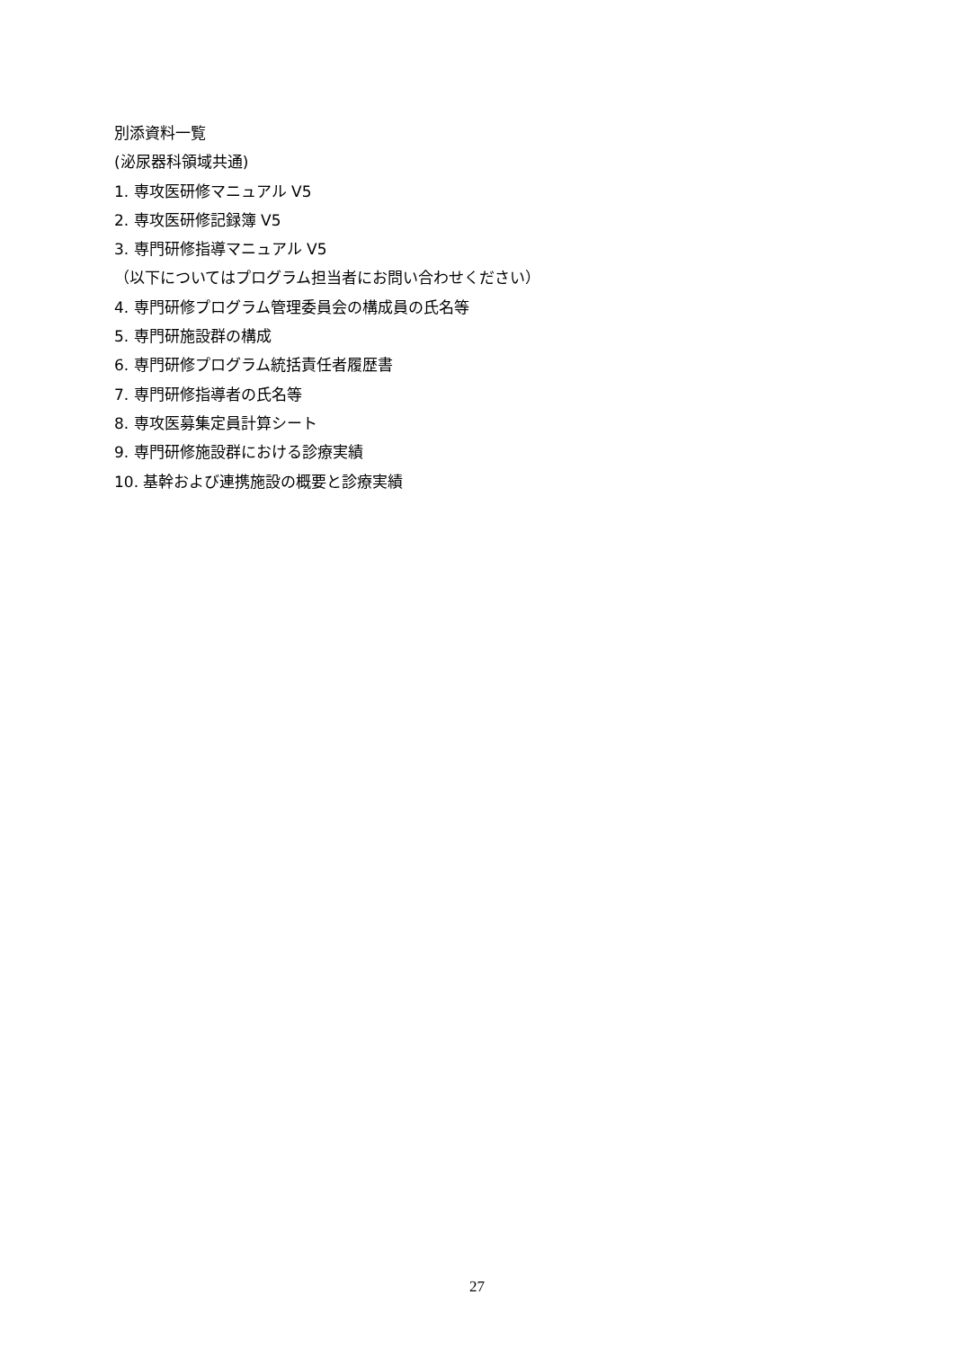別添資料一覧
(泌尿器科領域共通)
1. 専攻医研修マニュアル V5
2. 専攻医研修記録簿 V5
3. 専門研修指導マニュアル V5
（以下についてはプログラム担当者にお問い合わせください）
4. 専門研修プログラム管理委員会の構成員の氏名等
5. 専門研施設群の構成
6. 専門研修プログラム統括責任者履歴書
7. 専門研修指導者の氏名等
8. 専攻医募集定員計算シート
9. 専門研修施設群における診療実績
10. 基幹および連携施設の概要と診療実績
27